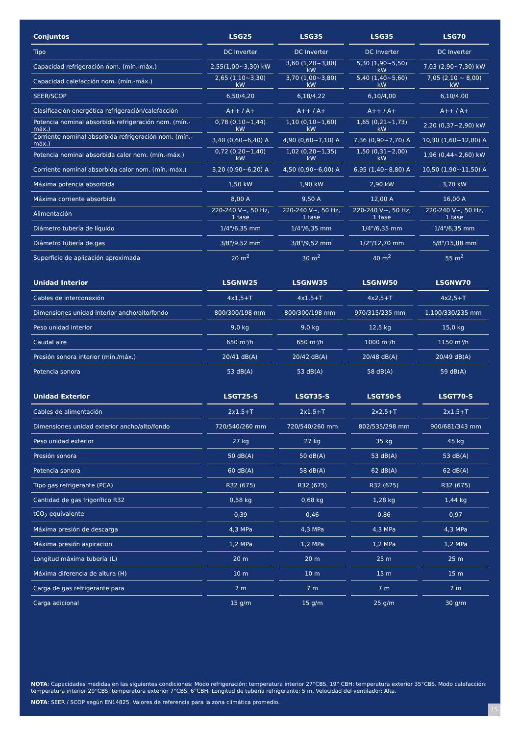| Conjuntos | LSG25 | LSG35 | LSG35 | LSG70 |
| --- | --- | --- | --- | --- |
| Tipo | DC Inverter | DC Inverter | DC Inverter | DC Inverter |
| Capacidad refrigeración nom. (mín.-máx.) | 2,55(1,00~3,30) kW | 3,60 (1,20~3,80) kW | 5,30 (1,90~5,50) kW | 7,03 (2,90~7,30) kW |
| Capacidad calefacción nom. (mín.-máx.) | 2,65 (1,10~3,30) kW | 3,70 (1,00~3,80) kW | 5,40 (1,40~5,60) kW | 7,05 (2,10 ~ 8,00) kW |
| SEER/SCOP | 6,50/4,20 | 6,18/4,22 | 6,10/4,00 | 6,10/4,00 |
| Clasificación energética refrigeración/calefacción | A++ / A+ | A++ / A+ | A++ / A+ | A++ / A+ |
| Potencia nominal absorbida refrigeración nom. (mín.-máx.) | 0,78 (0,10~1,44) kW | 1,10 (0,10~1,60) kW | 1,65 (0,21~1,73) kW | 2,20 (0,37~2,90) kW |
| Corriente nominal absorbida refrigeración nom. (mín.-máx.) | 3,40 (0,60~6,40) A | 4,90 (0,60~7,10) A | 7,36 (0,90~7,70) A | 10,30 (1,60~12,80) A |
| Potencia nominal absorbida calor nom. (mín.-máx.) | 0,72 (0,20~1,40) kW | 1,02 (0,20~1,35) kW | 1,50 (0,31~2,00) kW | 1,96 (0,44~2,60) kW |
| Corriente nominal absorbida calor nom. (mín.-máx.) | 3,20 (0,90~6,20) A | 4,50 (0,90~6,00) A | 6,95 (1,40~8,80) A | 10,50 (1,90~11,50) A |
| Máxima potencia absorbida | 1,50 kW | 1,90 kW | 2,90 kW | 3,70 kW |
| Máxima corriente absorbida | 8,00 A | 9,50 A | 12,00 A | 16,00 A |
| Alimentación | 220-240 V~, 50 Hz, 1 fase | 220-240 V~, 50 Hz, 1 fase | 220-240 V~, 50 Hz, 1 fase | 220-240 V~, 50 Hz, 1 fase |
| Diámetro tubería de líquido | 1/4"/6,35 mm | 1/4"/6,35 mm | 1/4"/6,35 mm | 1/4"/6,35 mm |
| Diámetro tubería de gas | 3/8"/9,52 mm | 3/8"/9,52 mm | 1/2"/12,70 mm | 5/8"/15,88 mm |
| Superficie de aplicación aproximada | 20 m<sup>2</sup> | 30 m<sup>2</sup> | 40 m<sup>2</sup> | 55 m<sup>2</sup> |
| Unidad Interior | LSGNW25 | LSGNW35 | LSGNW50 | LSGNW70 |
| --- | --- | --- | --- | --- |
| Cables de interconexión | 4x1,5+T | 4x1,5+T | 4x2,5+T | 4x2,5+T |
| Dimensiones unidad interior ancho/alto/fondo | 800/300/198 mm | 800/300/198 mm | 970/315/235 mm | 1.100/330/235 mm |
| Peso unidad interior | 9,0 kg | 9,0 kg | 12,5 kg | 15,0 kg |
| Caudal aire | 650 m³/h | 650 m³/h | 1000 m³/h | 1150 m³/h |
| Presión sonora interior (mín./máx.) | 20/41 dB(A) | 20/42 dB(A) | 20/48 dB(A) | 20/49 dB(A) |
| Potencia sonora | 53 dB(A) | 53 dB(A) | 58 dB(A) | 59 dB(A) |
| Unidad Exterior | LSGT25-S | LSGT35-S | LSGT50-S | LSGT70-S |
| --- | --- | --- | --- | --- |
| Cables de alimentación | 2x1.5+T | 2x1.5+T | 2x2.5+T | 2x1.5+T |
| Dimensiones unidad exterior ancho/alto/fondo | 720/540/260 mm | 720/540/260 mm | 802/535/298 mm | 900/681/343 mm |
| Peso unidad exterior | 27 kg | 27 kg | 35 kg | 45 kg |
| Presión sonora | 50 dB(A) | 50 dB(A) | 53 dB(A) | 53 dB(A) |
| Potencia sonora | 60 dB(A) | 58 dB(A) | 62 dB(A) | 62 dB(A) |
| Tipo gas refrigerante (PCA) | R32 (675) | R32 (675) | R32 (675) | R32 (675) |
| Cantidad de gas frigorífico R32 | 0,58 kg | 0,68 kg | 1,28 kg | 1,44 kg |
| tCO<sub>2</sub> equivalente | 0,39 | 0,46 | 0,86 | 0,97 |
| Máxima presión de descarga | 4,3 MPa | 4,3 MPa | 4,3 MPa | 4,3 MPa |
| Máxima presión aspiracion | 1,2 MPa | 1,2 MPa | 1,2 MPa | 1,2 MPa |
| Longitud máxima tubería (L) | 20 m | 20 m | 25 m | 25 m |
| Máxima diferencia de altura (H) | 10 m | 10 m | 15 m | 15 m |
| Carga de gas refrigerante para | 7 m | 7 m | 7 m | 7 m |
| Carga adicional | 15 g/m | 15 g/m | 25 g/m | 30 g/m |
NOTA: Capacidades medidas en las siguientes condiciones: Modo refrigeración: temperatura interior 27°CBS, 19° CBH; temperatura exterior 35°CBS. Modo calefacción: temperatura interior 20°CBS; temperatura exterior 7°CBS, 6°CBH. Longitud de tubería refrigerante: 5 m. Velocidad del ventilador: Alta.
NOTA: SEER / SCOP según EN14825. Valores de referencia para la zona climática promedio.
15